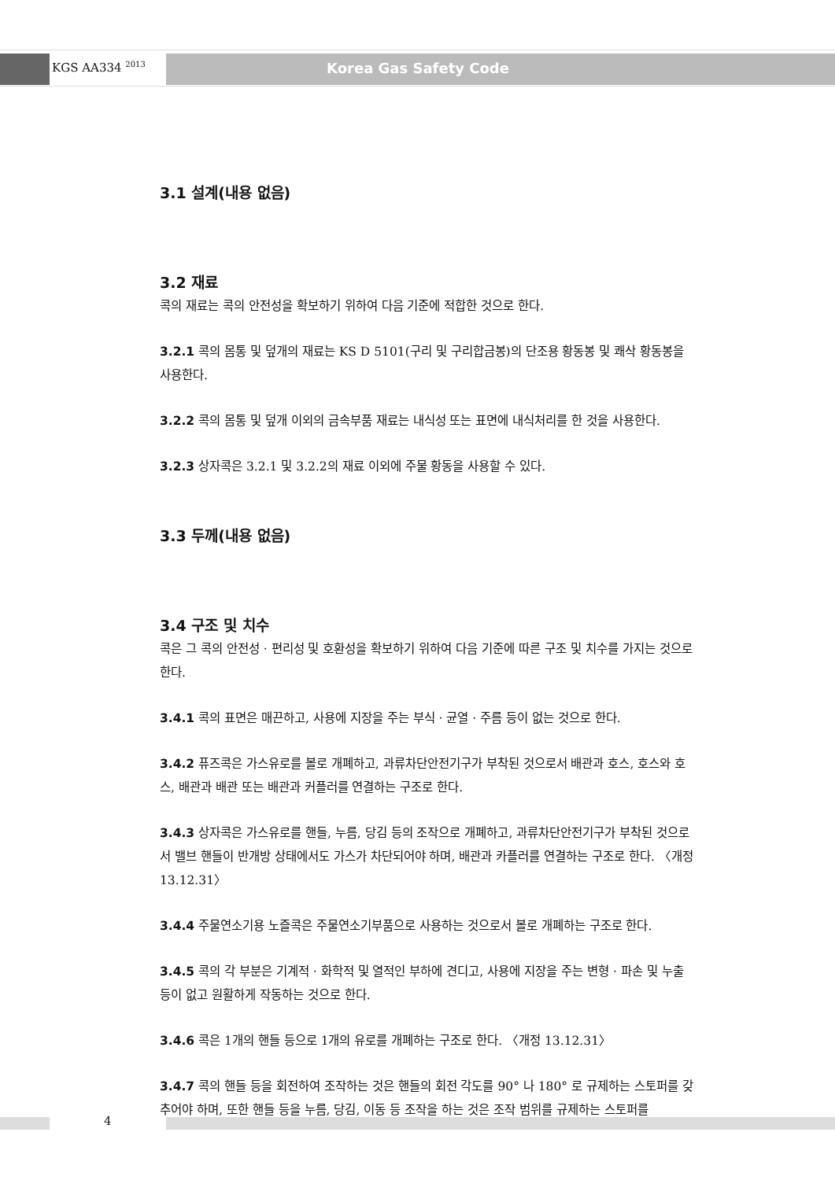KGS AA334 <sup>2013</sup> Korea Gas Safety Code
3.1 설계(내용 없음)
3.2 재료
콕의 재료는 콕의 안전성을 확보하기 위하여 다음 기준에 적합한 것으로 한다.
3.2.1 콕의 몸통 및 덮개의 재료는 KS D 5101(구리 및 구리합금봉)의 단조용 황동봉 및 쾌삭 황동봉을 사용한다.
3.2.2 콕의 몸통 및 덮개 이외의 금속부품 재료는 내식성 또는 표면에 내식처리를 한 것을 사용한다.
3.2.3 상자콕은 3.2.1 및 3.2.2의 재료 이외에 주물 황동을 사용할 수 있다.
3.3 두께(내용 없음)
3.4 구조 및 치수
콕은 그 콕의 안전성 · 편리성 및 호환성을 확보하기 위하여 다음 기준에 따른 구조 및 치수를 가지는 것으로 한다.
3.4.1 콕의 표면은 매끈하고, 사용에 지장을 주는 부식 · 균열 · 주름 등이 없는 것으로 한다.
3.4.2 퓨즈콕은 가스유로를 볼로 개폐하고, 과류차단안전기구가 부착된 것으로서 배관과 호스, 호스와 호스, 배관과 배관 또는 배관과 커플러를 연결하는 구조로 한다.
3.4.3 상자콕은 가스유로를 핸들, 누름, 당김 등의 조작으로 개폐하고, 과류차단안전기구가 부착된 것으로서 밸브 핸들이 반개방 상태에서도 가스가 차단되어야 하며, 배관과 카플러를 연결하는 구조로 한다. 〈개정 13.12.31〉
3.4.4 주물연소기용 노즐콕은 주물연소기부품으로 사용하는 것으로서 볼로 개폐하는 구조로 한다.
3.4.5 콕의 각 부분은 기계적 · 화학적 및 열적인 부하에 견디고, 사용에 지장을 주는 변형 · 파손 및 누출 등이 없고 원활하게 작동하는 것으로 한다.
3.4.6 콕은 1개의 핸들 등으로 1개의 유로를 개폐하는 구조로 한다. 〈개정 13.12.31〉
3.4.7 콕의 핸들 등을 회전하여 조작하는 것은 핸들의 회전 각도를 90° 나 180° 로 규제하는 스토퍼를 갖추어야 하며, 또한 핸들 등을 누름, 당김, 이동 등 조작을 하는 것은 조작 범위를 규제하는 스토퍼를
4